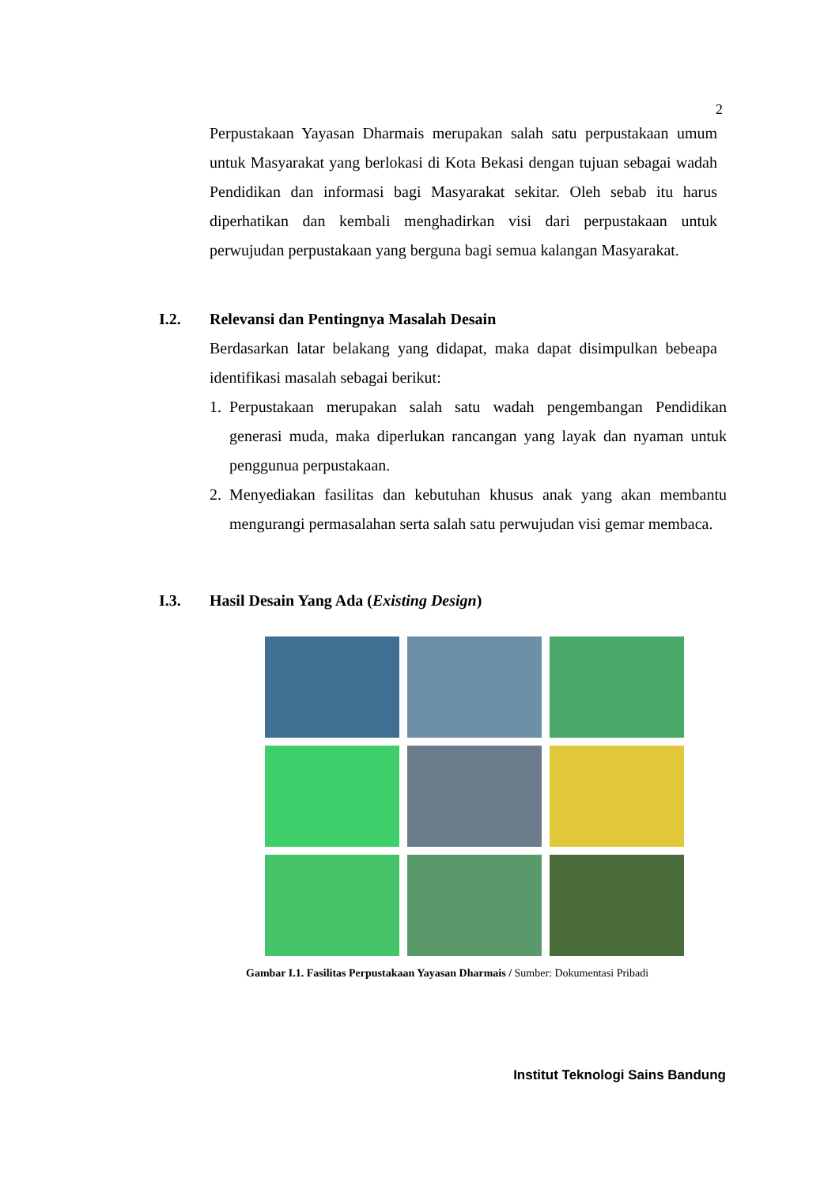2
Perpustakaan Yayasan Dharmais merupakan salah satu perpustakaan umum untuk Masyarakat yang berlokasi di Kota Bekasi dengan tujuan sebagai wadah Pendidikan dan informasi bagi Masyarakat sekitar. Oleh sebab itu harus diperhatikan dan kembali menghadirkan visi dari perpustakaan untuk perwujudan perpustakaan yang berguna bagi semua kalangan Masyarakat.
I.2. Relevansi dan Pentingnya Masalah Desain
Berdasarkan latar belakang yang didapat, maka dapat disimpulkan bebeapa identifikasi masalah sebagai berikut:
1. Perpustakaan merupakan salah satu wadah pengembangan Pendidikan generasi muda, maka diperlukan rancangan yang layak dan nyaman untuk penggunua perpustakaan.
2. Menyediakan fasilitas dan kebutuhan khusus anak yang akan membantu mengurangi permasalahan serta salah satu perwujudan visi gemar membaca.
I.3. Hasil Desain Yang Ada (Existing Design)
Gambar I.1. Fasilitas Perpustakaan Yayasan Dharmais / Sumber: Dokumentasi Pribadi
Institut Teknologi Sains Bandung